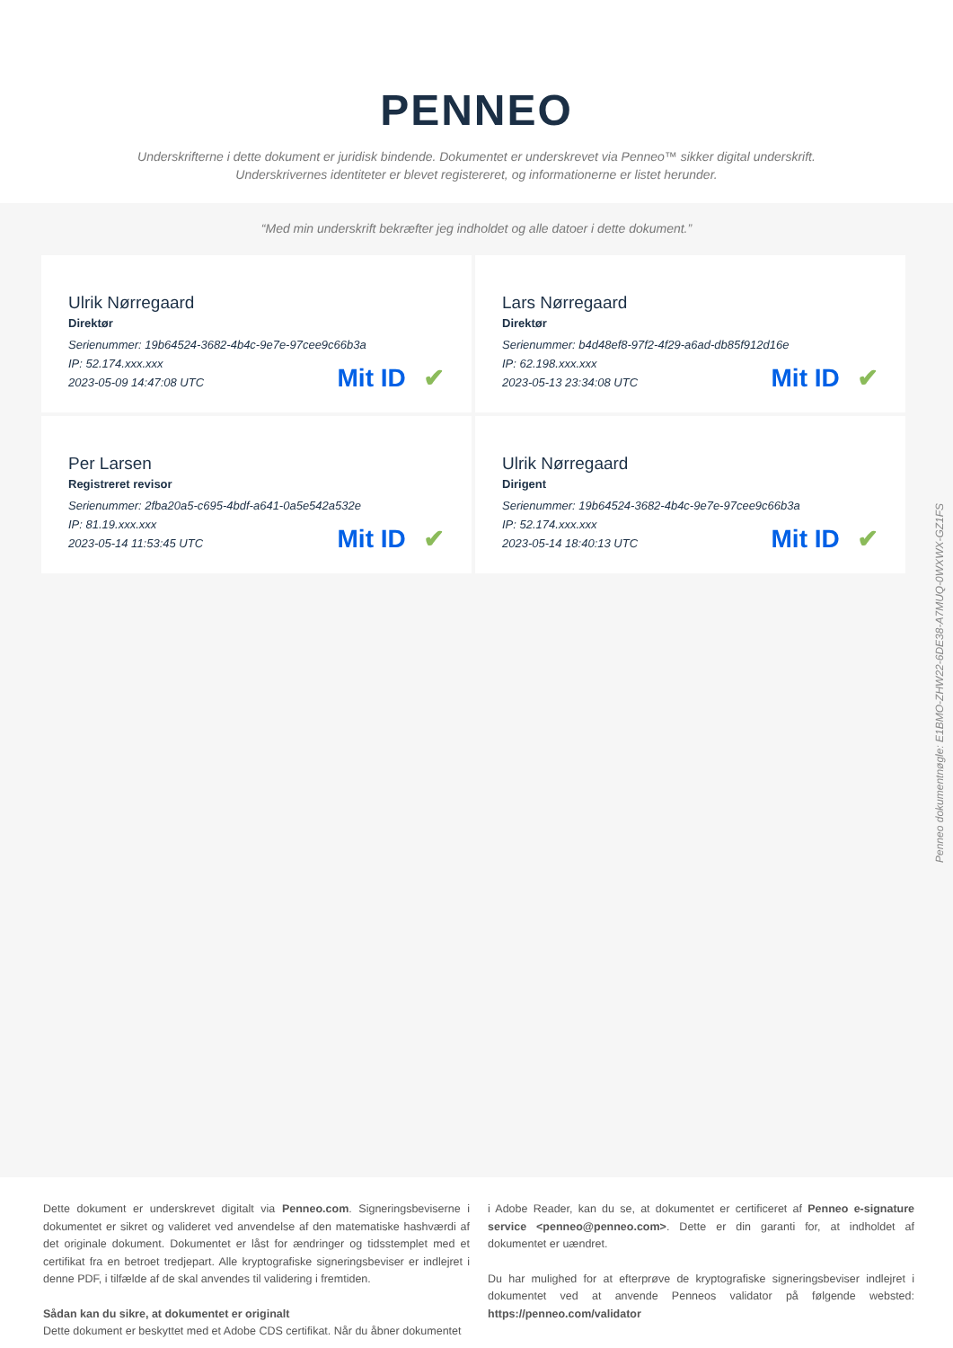PENNEO
Underskrifterne i dette dokument er juridisk bindende. Dokumentet er underskrevet via Penneo™ sikker digital underskrift.
Underskrivernes identiteter er blevet registereret, og informationerne er listet herunder.
“Med min underskrift bekræfter jeg indholdet og alle datoer i dette dokument.”
Ulrik Nørregaard
Direktør
Serienummer: 19b64524-3682-4b4c-9e7e-97cee9c66b3a
IP: 52.174.xxx.xxx
2023-05-09 14:47:08 UTC
Mit ID ✔
Lars Nørregaard
Direktør
Serienummer: b4d48ef8-97f2-4f29-a6ad-db85f912d16e
IP: 62.198.xxx.xxx
2023-05-13 23:34:08 UTC
Mit ID ✔
Per Larsen
Registreret revisor
Serienummer: 2fba20a5-c695-4bdf-a641-0a5e542a532e
IP: 81.19.xxx.xxx
2023-05-14 11:53:45 UTC
Mit ID ✔
Ulrik Nørregaard
Dirigent
Serienummer: 19b64524-3682-4b4c-9e7e-97cee9c66b3a
IP: 52.174.xxx.xxx
2023-05-14 18:40:13 UTC
Mit ID ✔
Penneo dokumentnøgle: E1BMO-ZHW22-6DE38-A7MUQ-0WXWX-GZ1FS
Dette dokument er underskrevet digitalt via Penneo.com. Signeringsbeviserne i dokumentet er sikret og valideret ved anvendelse af den matematiske hashværdi af det originale dokument. Dokumentet er låst for ændringer og tidsstemplet med et certifikat fra en betroet tredjepart. Alle kryptografiske signeringsbeviser er indlejret i denne PDF, i tilfælde af de skal anvendes til validering i fremtiden.
Sådan kan du sikre, at dokumentet er originalt
Dette dokument er beskyttet med et Adobe CDS certifikat. Når du åbner dokumentet
i Adobe Reader, kan du se, at dokumentet er certificeret af Penneo e-signature service <penneo@penneo.com>. Dette er din garanti for, at indholdet af dokumentet er uændret.
Du har mulighed for at efterprøve de kryptografiske signeringsbeviser indlejret i dokumentet ved at anvende Penneos validator på følgende websted: https://penneo.com/validator